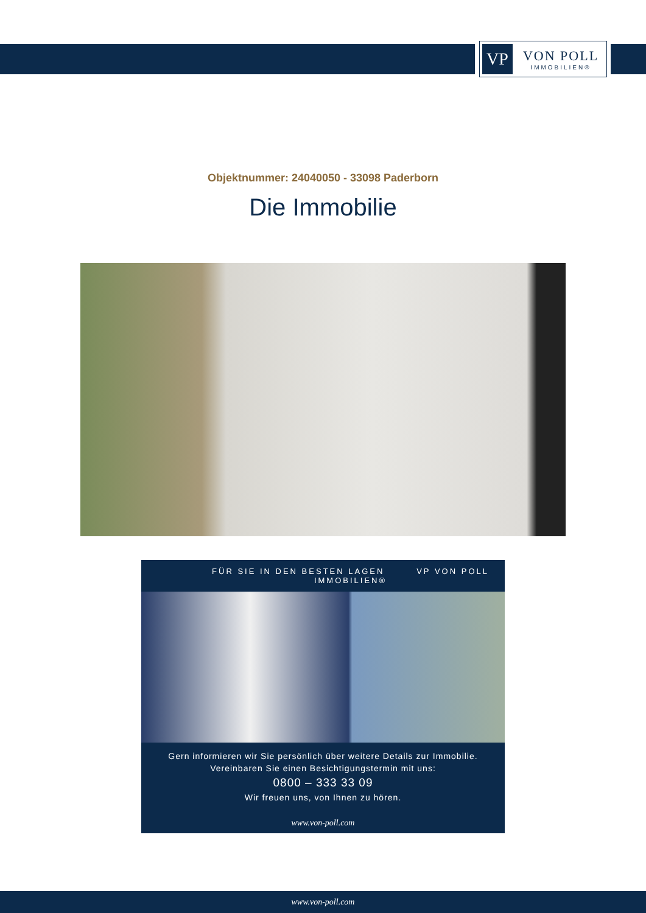VP
VON POLL
IMMOBILIEN®
Objektnummer: 24040050 - 33098 Paderborn
Die Immobilie
FÜR SIE IN DEN BESTEN LAGEN VP VON POLL IMMOBILIEN®
Gern informieren wir Sie persönlich über weitere Details zur Immobilie.
Vereinbaren Sie einen Besichtigungstermin mit uns:
0800 – 333 33 09
Wir freuen uns, von Ihnen zu hören.
www.von-poll.com
www.von-poll.com